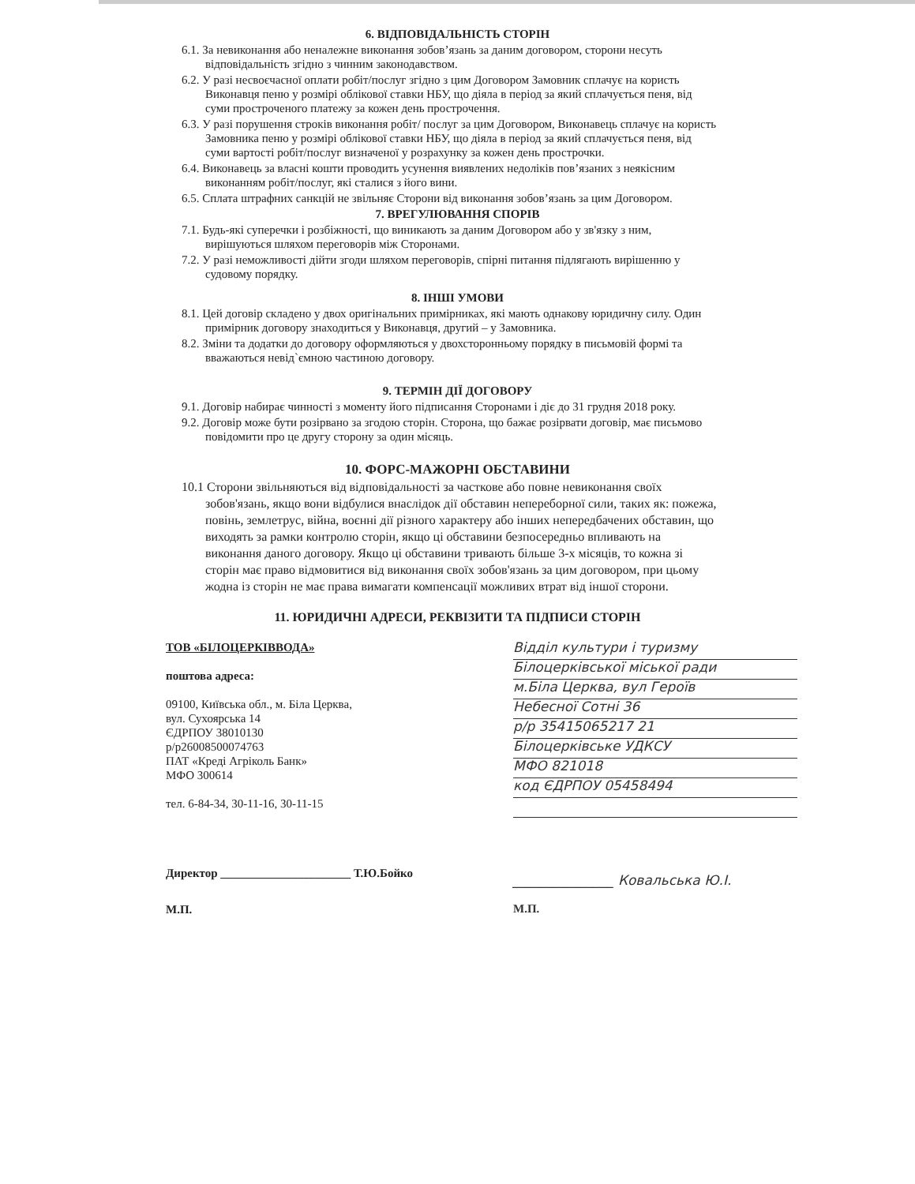6. ВІДПОВІДАЛЬНІСТЬ СТОРІН
6.1. За невиконання або неналежне виконання зобов’язань за даним договором, сторони несуть відповідальність згідно з чинним законодавством.
6.2. У разі несвоєчасної оплати робіт/послуг згідно з цим Договором Замовник сплачує на користь Виконавця пеню у розмірі облікової ставки НБУ, що діяла в період за який сплачується пеня, від суми простроченого платежу за кожен день прострочення.
6.3. У разі порушення строків виконання робіт/ послуг за цим Договором, Виконавець сплачує на користь Замовника пеню у розмірі облікової ставки НБУ, що діяла в період за який сплачується пеня, від суми вартості робіт/послуг визначеної у розрахунку за кожен день прострочки.
6.4. Виконавець за власні кошти проводить усунення виявлених недоліків пов’язаних з неякісним виконанням робіт/послуг, які сталися з його вини.
6.5. Сплата штрафних санкцій не звільняє Сторони від виконання зобов’язань за цим Договором.
7. ВРЕГУЛЮВАННЯ СПОРІВ
7.1. Будь-які суперечки і розбіжності, що виникають за даним Договором або у зв'язку з ним, вирішуються шляхом переговорів між Сторонами.
7.2. У разі неможливості дійти згоди шляхом переговорів, спірні питання підлягають вирішенню у судовому порядку.
8. ІНШІ УМОВИ
8.1. Цей договір складено у двох оригінальних примірниках, які мають однакову юридичну силу. Один примірник договору знаходиться у Виконавця, другий – у Замовника.
8.2. Зміни та додатки до договору оформляються у двохсторонньому порядку в письмовій формі та вважаються невід`ємною частиною договору.
9. ТЕРМІН ДІЇ ДОГОВОРУ
9.1. Договір набирає чинності з моменту його підписання Сторонами і діє до 31 грудня 2018 року.
9.2. Договір може бути розірвано за згодою сторін. Сторона, що бажає розірвати договір, має письмово повідомити про це другу сторону за один місяць.
10. ФОРС-МАЖОРНІ ОБСТАВИНИ
10.1 Сторони звільняються від відповідальності за часткове або повне невиконання своїх зобов'язань, якщо вони відбулися внаслідок дії обставин непереборної сили, таких як: пожежа, повінь, землетрус, війна, воєнні дії різного характеру або інших непередбачених обставин, що виходять за рамки контролю сторін, якщо ці обставини безпосередньо впливають на виконання даного договору. Якщо ці обставини тривають більше 3-х місяців, то кожна зі сторін має право відмовитися від виконання своїх зобов'язань за цим договором, при цьому жодна із сторін не має права вимагати компенсації можливих втрат від іншої сторони.
11. ЮРИДИЧНІ АДРЕСИ, РЕКВІЗИТИ ТА ПІДПИСИ СТОРІН
ТОВ «БІЛОЦЕРКІВВОДА»
поштова адреса:
09100, Київська обл., м. Біла Церква,
вул. Сухоярська 14
ЄДРПОУ 38010130
р/р26008500074763
ПАТ «Креді Агріколь Банк»
МФО 300614
тел. 6-84-34, 30-11-16, 30-11-15
Директор ______________________ Т.Ю.Бойко
М.П.
Відділ культури і туризму
Білоцерківської міської ради
м.Біла Церква, вул Героїв
Небесної Сотні 36
р/р 35415065217 21
Білоцерківське УДКСУ
МФО 821018
код ЄДРПОУ 05458494
_______________ Ковальська Ю.І.
М.П.